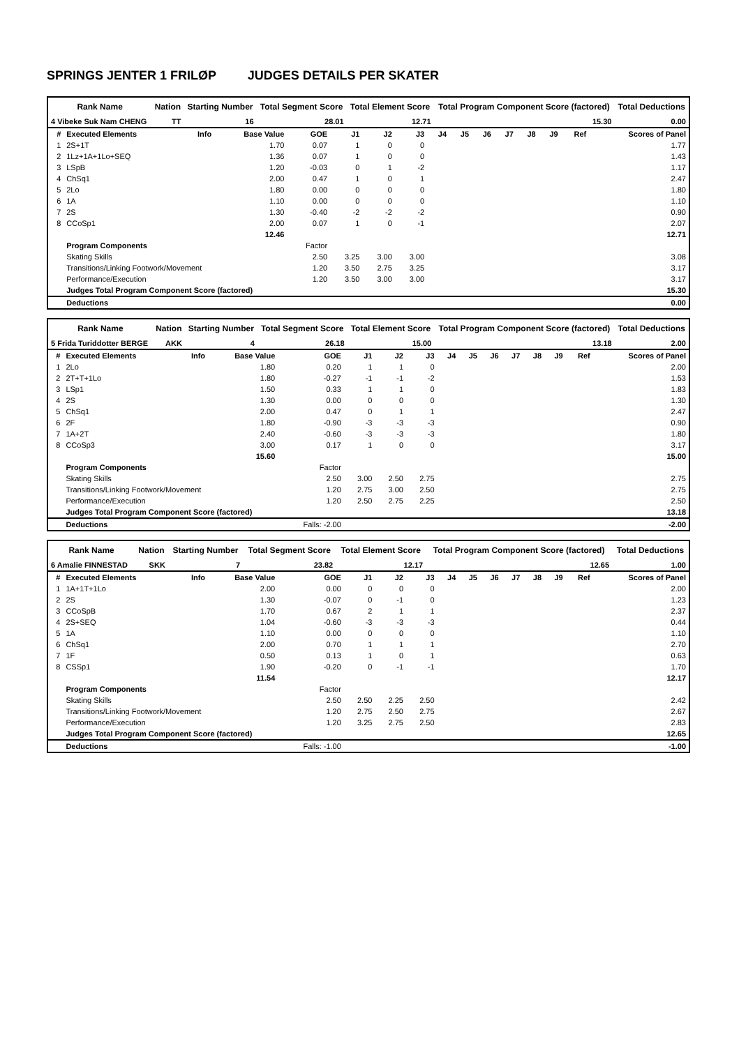SPRINGS JENTER 1 FRILØP JUDGES DETAILS PER SKATER
| Rank Name | Nation | Starting Number | Total Segment Score | Total Element Score | Total Program Component Score (factored) | Total Deductions |
| --- | --- | --- | --- | --- | --- | --- |
| 4 Vibeke Suk Nam CHENG | TT | 16 | 28.01 | 12.71 | 15.30 | 0.00 |
| # | Executed Elements | Info | Base Value | GOE | J1 | J2 | J3 | J4 | J5 | J6 | J7 | J8 | J9 | Ref | Scores of Panel |
| 1 | 2S+1T | | 1.70 | 0.07 | 1 | 0 | 0 | | | | | | | | 1.77 |
| 2 | 1Lz+1A+1Lo+SEQ | | 1.36 | 0.07 | 1 | 0 | 0 | | | | | | | | 1.43 |
| 3 | LSpB | | 1.20 | -0.03 | 0 | 1 | -2 | | | | | | | | 1.17 |
| 4 | ChSq1 | | 2.00 | 0.47 | 1 | 0 | 1 | | | | | | | | 2.47 |
| 5 | 2Lo | | 1.80 | 0.00 | 0 | 0 | 0 | | | | | | | | 1.80 |
| 6 | 1A | | 1.10 | 0.00 | 0 | 0 | 0 | | | | | | | | 1.10 |
| 7 | 2S | | 1.30 | -0.40 | -2 | -2 | -2 | | | | | | | | 0.90 |
| 8 | CCoSp1 | | 2.00 | 0.07 | 1 | 0 | -1 | | | | | | | | 2.07 |
| | | | 12.46 | | | | | | | | | | | | 12.71 |
| | Program Components | | | Factor | | | | | | | | | | | |
| | Skating Skills | | | 2.50 | 3.25 | 3.00 | 3.00 | | | | | | | | 3.08 |
| | Transitions/Linking Footwork/Movement | | | 1.20 | 3.50 | 2.75 | 3.25 | | | | | | | | 3.17 |
| | Performance/Execution | | | 1.20 | 3.50 | 3.00 | 3.00 | | | | | | | | 3.17 |
| | Judges Total Program Component Score (factored) | | | | | | | | | | | | | | 15.30 |
| | Deductions | | | | | | | | | | | | | | 0.00 |
| Rank Name | Nation | Starting Number | Total Segment Score | Total Element Score | Total Program Component Score (factored) | Total Deductions |
| --- | --- | --- | --- | --- | --- | --- |
| 5 Frida Turiddotter BERGE | AKK | 4 | 26.18 | 15.00 | 13.18 | 2.00 |
| # | Executed Elements | Info | Base Value | GOE | J1 | J2 | J3 | J4 | J5 | J6 | J7 | J8 | J9 | Ref | Scores of Panel |
| 1 | 2Lo | | 1.80 | 0.20 | 1 | 1 | 0 | | | | | | | | 2.00 |
| 2 | 2T+T+1Lo | | 1.80 | -0.27 | -1 | -1 | -2 | | | | | | | | 1.53 |
| 3 | LSp1 | | 1.50 | 0.33 | 1 | 1 | 0 | | | | | | | | 1.83 |
| 4 | 2S | | 1.30 | 0.00 | 0 | 0 | 0 | | | | | | | | 1.30 |
| 5 | ChSq1 | | 2.00 | 0.47 | 0 | 1 | 1 | | | | | | | | 2.47 |
| 6 | 2F | | 1.80 | -0.90 | -3 | -3 | -3 | | | | | | | | 0.90 |
| 7 | 1A+2T | | 2.40 | -0.60 | -3 | -3 | -3 | | | | | | | | 1.80 |
| 8 | CCoSp3 | | 3.00 | 0.17 | 1 | 0 | 0 | | | | | | | | 3.17 |
| | | | 15.60 | | | | | | | | | | | | 15.00 |
| | Program Components | | | Factor | | | | | | | | | | | |
| | Skating Skills | | | 2.50 | 3.00 | 2.50 | 2.75 | | | | | | | | 2.75 |
| | Transitions/Linking Footwork/Movement | | | 1.20 | 2.75 | 3.00 | 2.50 | | | | | | | | 2.75 |
| | Performance/Execution | | | 1.20 | 2.50 | 2.75 | 2.25 | | | | | | | | 2.50 |
| | Judges Total Program Component Score (factored) | | | | | | | | | | | | | | 13.18 |
| | Deductions | | | Falls: -2.00 | | | | | | | | | | | -2.00 |
| Rank Name | Nation | Starting Number | Total Segment Score | Total Element Score | Total Program Component Score (factored) | Total Deductions |
| --- | --- | --- | --- | --- | --- | --- |
| 6 Amalie FINNESTAD | SKK | 7 | 23.82 | 12.17 | 12.65 | 1.00 |
| # | Executed Elements | Info | Base Value | GOE | J1 | J2 | J3 | J4 | J5 | J6 | J7 | J8 | J9 | Ref | Scores of Panel |
| 1 | 1A+1T+1Lo | | 2.00 | 0.00 | 0 | 0 | 0 | | | | | | | | 2.00 |
| 2 | 2S | | 1.30 | -0.07 | 0 | -1 | 0 | | | | | | | | 1.23 |
| 3 | CCoSpB | | 1.70 | 0.67 | 2 | 1 | 1 | | | | | | | | 2.37 |
| 4 | 2S+SEQ | | 1.04 | -0.60 | -3 | -3 | -3 | | | | | | | | 0.44 |
| 5 | 1A | | 1.10 | 0.00 | 0 | 0 | 0 | | | | | | | | 1.10 |
| 6 | ChSq1 | | 2.00 | 0.70 | 1 | 1 | 1 | | | | | | | | 2.70 |
| 7 | 1F | | 0.50 | 0.13 | 1 | 0 | 1 | | | | | | | | 0.63 |
| 8 | CSSp1 | | 1.90 | -0.20 | 0 | -1 | -1 | | | | | | | | 1.70 |
| | | | 11.54 | | | | | | | | | | | | 12.17 |
| | Program Components | | | Factor | | | | | | | | | | | |
| | Skating Skills | | | 2.50 | 2.50 | 2.25 | 2.50 | | | | | | | | 2.42 |
| | Transitions/Linking Footwork/Movement | | | 1.20 | 2.75 | 2.50 | 2.75 | | | | | | | | 2.67 |
| | Performance/Execution | | | 1.20 | 3.25 | 2.75 | 2.50 | | | | | | | | 2.83 |
| | Judges Total Program Component Score (factored) | | | | | | | | | | | | | | 12.65 |
| | Deductions | | | Falls: -1.00 | | | | | | | | | | | -1.00 |